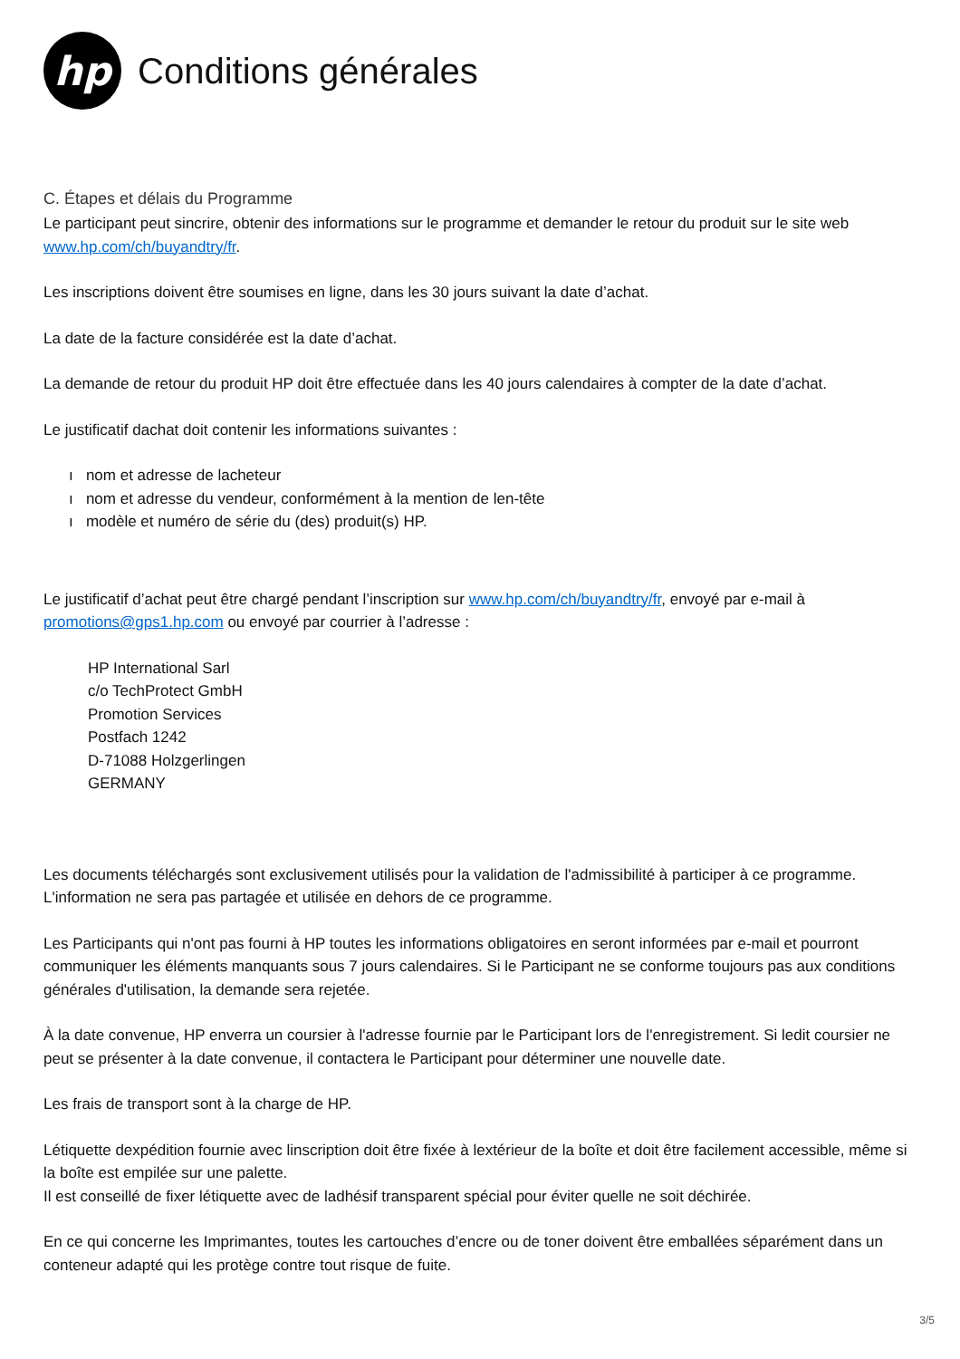hp
Conditions générales
C. Étapes et délais du Programme
Le participant peut sincrire, obtenir des informations sur le programme et demander le retour du produit sur le site web www.hp.com/ch/buyandtry/fr.
Les inscriptions doivent être soumises en ligne, dans les 30 jours suivant la date d’achat.
La date de la facture considérée est la date d’achat.
La demande de retour du produit HP doit être effectuée dans les 40 jours calendaires à compter de la date d’achat.
Le justificatif dachat doit contenir les informations suivantes :
ı nom et adresse de lacheteur
ı nom et adresse du vendeur, conformément à la mention de len-tête
ı modèle et numéro de série du (des) produit(s) HP.
Le justificatif d’achat peut être chargé pendant l’inscription sur www.hp.com/ch/buyandtry/fr, envoyé par e-mail à promotions@gps1.hp.com ou envoyé par courrier à l’adresse :
HP International Sarl
c/o TechProtect GmbH
Promotion Services
Postfach 1242
D-71088 Holzgerlingen
GERMANY
Les documents téléchargés sont exclusivement utilisés pour la validation de l'admissibilité à participer à ce programme. L'information ne sera pas partagée et utilisée en dehors de ce programme.
Les Participants qui n'ont pas fourni à HP toutes les informations obligatoires en seront informées par e-mail et pourront communiquer les éléments manquants sous 7 jours calendaires. Si le Participant ne se conforme toujours pas aux conditions générales d'utilisation, la demande sera rejetée.
À la date convenue, HP enverra un coursier à l'adresse fournie par le Participant lors de l'enregistrement. Si ledit coursier ne peut se présenter à la date convenue, il contactera le Participant pour déterminer une nouvelle date.
Les frais de transport sont à la charge de HP.
Létiquette dexpédition fournie avec linscription doit être fixée à lextérieur de la boîte et doit être facilement accessible, même si la boîte est empilée sur une palette.
Il est conseillé de fixer létiquette avec de ladhésif transparent spécial pour éviter quelle ne soit déchirée.
En ce qui concerne les Imprimantes, toutes les cartouches d’encre ou de toner doivent être emballées séparément dans un conteneur adapté qui les protège contre tout risque de fuite.
3/5